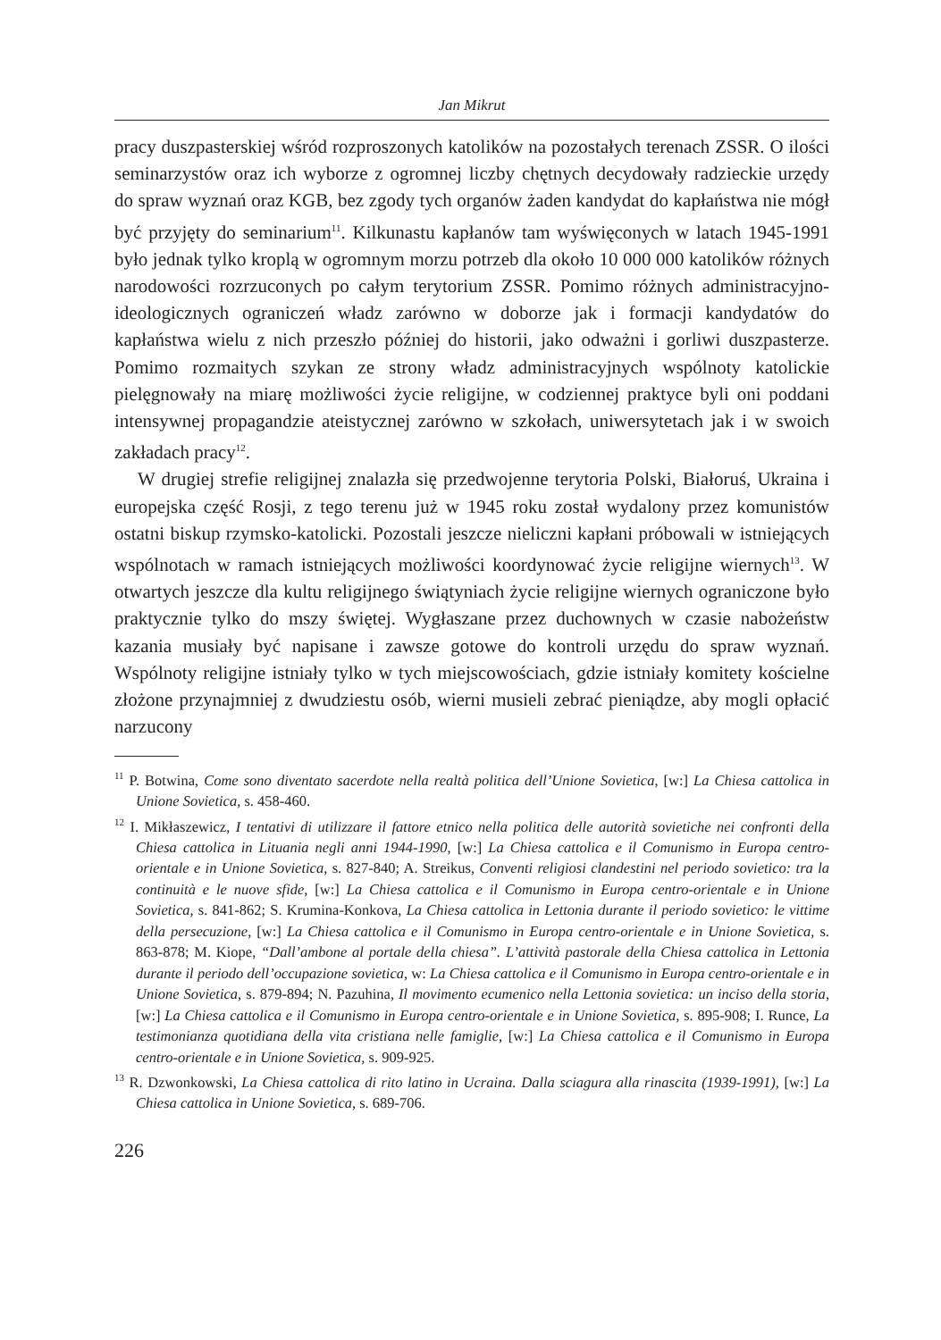Jan Mikrut
pracy duszpasterskiej wśród rozproszonych katolików na pozostałych terenach ZSSR. O ilości seminarzystów oraz ich wyborze z ogromnej liczby chętnych decydowały radzieckie urzędy do spraw wyznań oraz KGB, bez zgody tych organów żaden kandydat do kapłaństwa nie mógł być przyjęty do seminarium<sup>11</sup>. Kilkunastu kapłanów tam wyświęconych w latach 1945-1991 było jednak tylko kroplą w ogromnym morzu potrzeb dla około 10 000 000 katolików różnych narodowości rozrzuconych po całym terytorium ZSSR. Pomimo różnych administracyjno-ideologicznych ograniczeń władz zarówno w doborze jak i formacji kandydatów do kapłaństwa wielu z nich przeszło później do historii, jako odważni i gorliwi duszpasterze. Pomimo rozmaitych szykan ze strony władz administracyjnych wspólnoty katolickie pielęgnowały na miarę możliwości życie religijne, w codziennej praktyce byli oni poddani intensywnej propagandzie ateistycznej zarówno w szkołach, uniwersytetach jak i w swoich zakładach pracy<sup>12</sup>.
W drugiej strefie religijnej znalazła się przedwojenne terytoria Polski, Białoruś, Ukraina i europejska część Rosji, z tego terenu już w 1945 roku został wydalony przez komunistów ostatni biskup rzymsko-katolicki. Pozostali jeszcze nieliczni kapłani próbowali w istniejących wspólnotach w ramach istniejących możliwości koordynować życie religijne wiernych<sup>13</sup>. W otwartych jeszcze dla kultu religijnego świątyniach życie religijne wiernych ograniczone było praktycznie tylko do mszy świętej. Wygłaszane przez duchownych w czasie nabożeństw kazania musiały być napisane i zawsze gotowe do kontroli urzędu do spraw wyznań. Wspólnoty religijne istniały tylko w tych miejscowościach, gdzie istniały komitety kościelne złożone przynajmniej z dwudziestu osób, wierni musieli zebrać pieniądze, aby mogli opłacić narzucony
<sup>11</sup> P. Botwina, Come sono diventato sacerdote nella realtà politica dell’Unione Sovietica, [w:] La Chiesa cattolica in Unione Sovietica, s. 458-460.
<sup>12</sup> I. Mikłaszewicz, I tentativi di utilizzare il fattore etnico nella politica delle autorità sovietiche nei confronti della Chiesa cattolica in Lituania negli anni 1944-1990, [w:] La Chiesa cattolica e il Comunismo in Europa centro-orientale e in Unione Sovietica, s. 827-840; A. Streikus, Conventi religiosi clandestini nel periodo sovietico: tra la continuità e le nuove sfide, [w:] La Chiesa cattolica e il Comunismo in Europa centro-orientale e in Unione Sovietica, s. 841-862; S. Krumina-Konkova, La Chiesa cattolica in Lettonia durante il periodo sovietico: le vittime della persecuzione, [w:] La Chiesa cattolica e il Comunismo in Europa centro-orientale e in Unione Sovietica, s. 863-878; M. Kiope, “Dall’ambone al portale della chiesa”. L’attività pastorale della Chiesa cattolica in Lettonia durante il periodo dell’occupazione sovietica, w: La Chiesa cattolica e il Comunismo in Europa centro-orientale e in Unione Sovietica, s. 879-894; N. Pazuhina, Il movimento ecumenico nella Lettonia sovietica: un inciso della storia, [w:] La Chiesa cattolica e il Comunismo in Europa centro-orientale e in Unione Sovietica, s. 895-908; I. Runce, La testimonianza quotidiana della vita cristiana nelle famiglie, [w:] La Chiesa cattolica e il Comunismo in Europa centro-orientale e in Unione Sovietica, s. 909-925.
<sup>13</sup> R. Dzwonkowski, La Chiesa cattolica di rito latino in Ucraina. Dalla sciagura alla rinascita (1939-1991), [w:] La Chiesa cattolica in Unione Sovietica, s. 689-706.
226